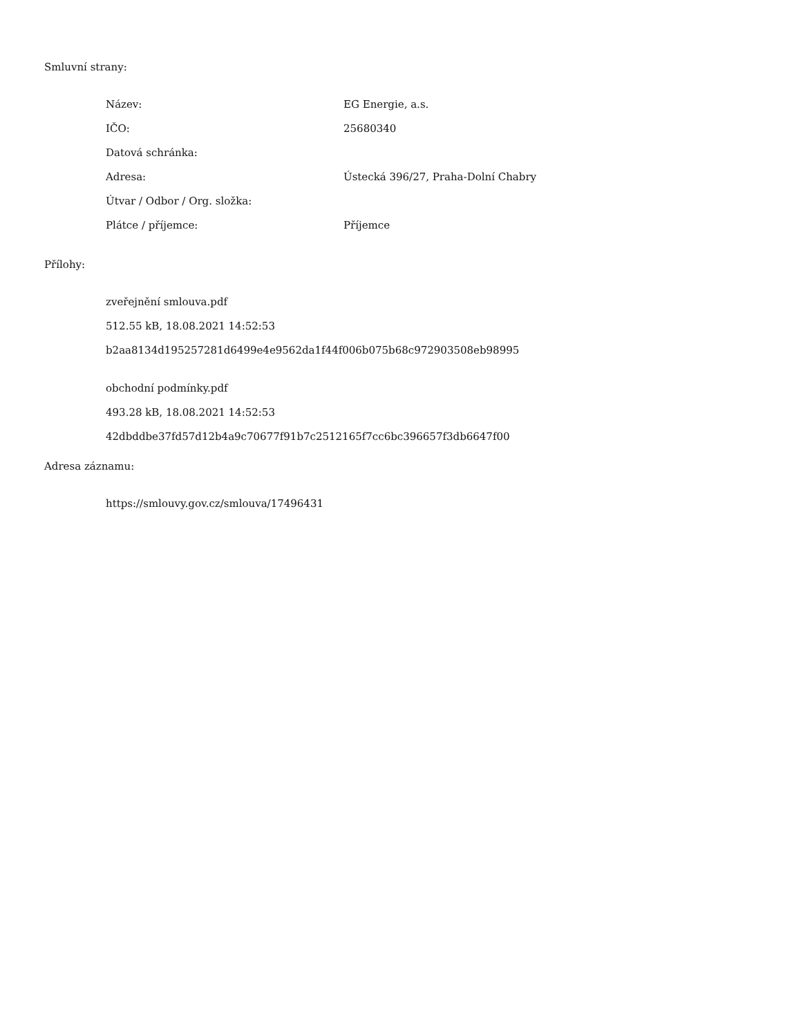Smluvní strany:
| Název: | EG Energie, a.s. |
| IČO: | 25680340 |
| Datová schránka: | |
| Adresa: | Ústecká 396/27, Praha-Dolní Chabry |
| Útvar / Odbor / Org. složka: | |
| Plátce / příjemce: | Příjemce |
Přílohy:
zveřejnění smlouva.pdf
512.55 kB, 18.08.2021 14:52:53
b2aa8134d195257281d6499e4e9562da1f44f006b075b68c972903508eb98995
obchodní podmínky.pdf
493.28 kB, 18.08.2021 14:52:53
42dbddbe37fd57d12b4a9c70677f91b7c2512165f7cc6bc396657f3db6647f00
Adresa záznamu:
https://smlouvy.gov.cz/smlouva/17496431